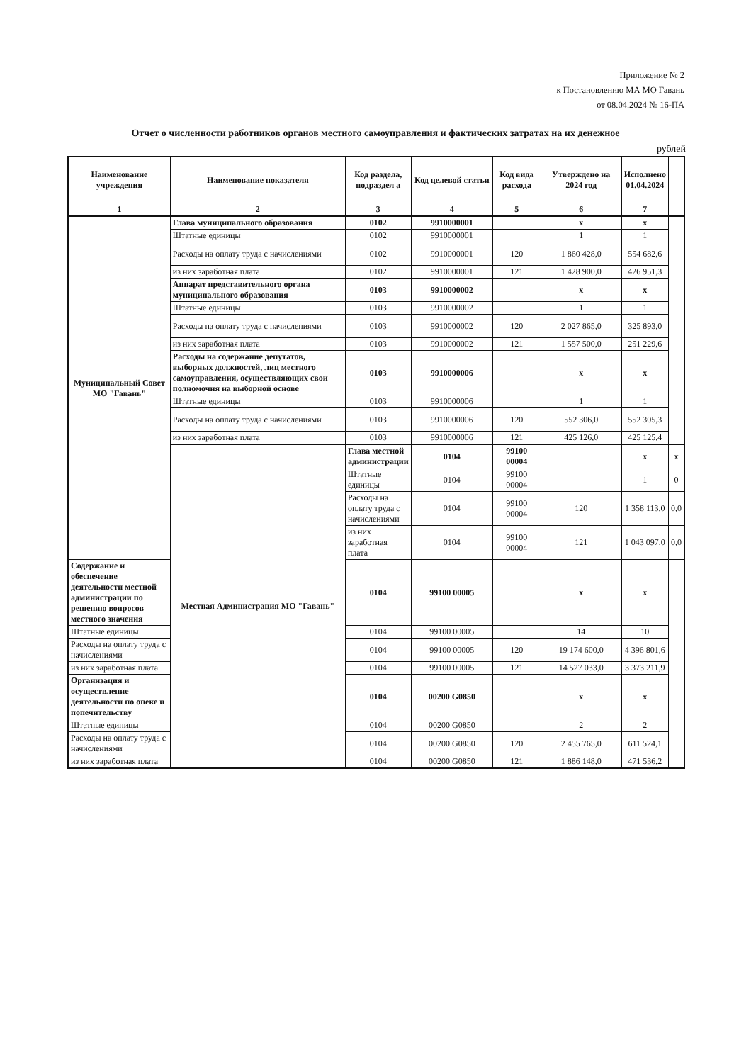Приложение № 2
к Постановлению МА МО Гавань
от 08.04.2024 № 16-ПА
Отчет о численности работников органов местного самоуправления и фактических затратах на их денежное
рублей
| Наименование учреждения | Наименование показателя | Код раздела, подраздел а | Код целевой статьи | Код вида расхода | Утверждено на 2024 год | Исполнено 01.04.2024 | |
| --- | --- | --- | --- | --- | --- | --- | --- |
| 1 | 2 | 3 | 4 | 5 | 6 | 7 | |
| Муниципальный Совет МО "Гавань" | Глава муниципального образования | 0102 | 9910000001 | | x | x | |
| | Штатные единицы | 0102 | 9910000001 | | 1 | 1 | |
| | Расходы на оплату труда с начислениями | 0102 | 9910000001 | 120 | 1 860 428,0 | 554 682,6 | |
| | из них заработная плата | 0102 | 9910000001 | 121 | 1 428 900,0 | 426 951,3 | |
| | Аппарат представительного органа муниципального образования | 0103 | 9910000002 | | x | x | |
| | Штатные единицы | 0103 | 9910000002 | | 1 | 1 | |
| | Расходы на оплату труда с начислениями | 0103 | 9910000002 | 120 | 2 027 865,0 | 325 893,0 | |
| | из них заработная плата | 0103 | 9910000002 | 121 | 1 557 500,0 | 251 229,6 | |
| | Расходы на содержание депутатов, выборных должностей, лиц местного самоуправления, осуществляющих свои полномочия на выборной основе | 0103 | 9910000006 | | x | x | |
| | Штатные единицы | 0103 | 9910000006 | | 1 | 1 | |
| | Расходы на оплату труда с начислениями | 0103 | 9910000006 | 120 | 552 306,0 | 552 305,3 | |
| | из них заработная плата | 0103 | 9910000006 | 121 | 425 126,0 | 425 125,4 | |
| | Местная Администрация МО "Гавань" | Глава местной администрации | 0104 | 99100 00004 | | x | x |
| | | Штатные единицы | 0104 | 99100 00004 | | 1 | 0 |
| | | Расходы на оплату труда с начислениями | 0104 | 99100 00004 | 120 | 1 358 113,0 | 0,0 |
| | | из них заработная плата | 0104 | 99100 00004 | 121 | 1 043 097,0 | 0,0 |
| Содержание и обеспечение деятельности местной администрации по решению вопросов местного значения | | 0104 | 99100 00005 | | x | x | |
| Штатные единицы | | 0104 | 99100 00005 | | 14 | 10 | |
| Расходы на оплату труда с начислениями | | 0104 | 99100 00005 | 120 | 19 174 600,0 | 4 396 801,6 | |
| из них заработная плата | | 0104 | 99100 00005 | 121 | 14 527 033,0 | 3 373 211,9 | |
| Организация и осуществление деятельности по опеке и попечительству | | 0104 | 00200 G0850 | | x | x | |
| Штатные единицы | | 0104 | 00200 G0850 | | 2 | 2 | |
| Расходы на оплату труда с начислениями | | 0104 | 00200 G0850 | 120 | 2 455 765,0 | 611 524,1 | |
| из них заработная плата | | 0104 | 00200 G0850 | 121 | 1 886 148,0 | 471 536,2 | |